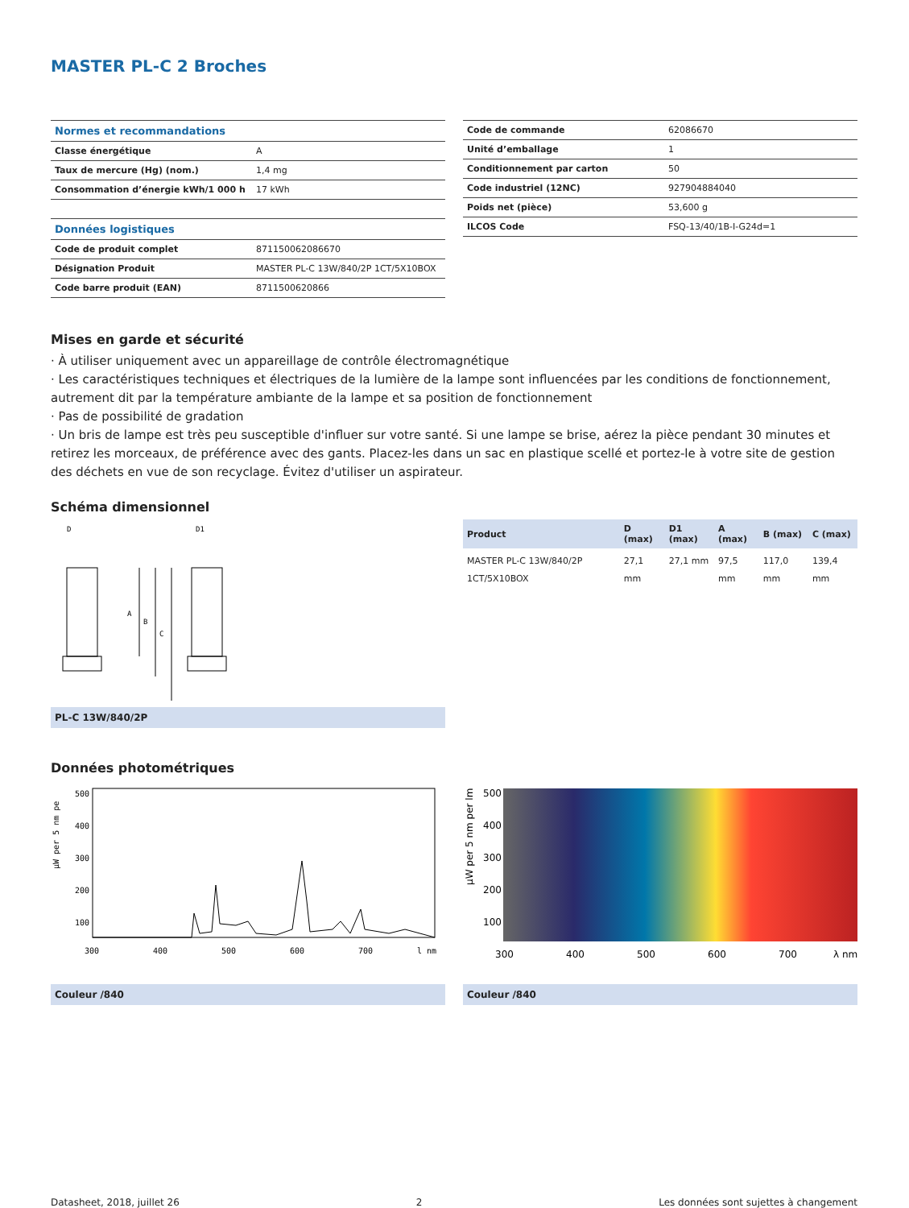MASTER PL-C 2 Broches
| Normes et recommandations | |
| --- | --- |
| Classe énergétique | A |
| Taux de mercure (Hg) (nom.) | 1,4 mg |
| Consommation d’énergie kWh/1 000 h | 17 kWh |
| Données logistiques | |
| Code de produit complet | 871150062086670 |
| Désignation Produit | MASTER PL-C 13W/840/2P 1CT/5X10BOX |
| Code barre produit (EAN) | 8711500620866 |
| Code de commande | 62086670 |
| Unité d’emballage | 1 |
| Conditionnement par carton | 50 |
| Code industriel (12NC) | 927904884040 |
| Poids net (pièce) | 53,600 g |
| ILCOS Code | FSQ-13/40/1B-I-G24d=1 |
Mises en garde et sécurité
· À utiliser uniquement avec un appareillage de contrôle électromagnétique
· Les caractéristiques techniques et électriques de la lumière de la lampe sont influencées par les conditions de fonctionnement, autrement dit par la température ambiante de la lampe et sa position de fonctionnement
· Pas de possibilité de gradation
· Un bris de lampe est très peu susceptible d'influer sur votre santé. Si une lampe se brise, aérez la pièce pendant 30 minutes et retirez les morceaux, de préférence avec des gants. Placez-les dans un sac en plastique scellé et portez-le à votre site de gestion des déchets en vue de son recyclage. Évitez d'utiliser un aspirateur.
Schéma dimensionnel
D
D1
A
B
C
PL-C 13W/840/2P
| Product | D (max) | D1 (max) | A (max) | B (max) | C (max) |
| --- | --- | --- | --- | --- | --- |
| MASTER PL-C 13W/840/2P 1CT/5X10BOX | 27,1 mm | 27,1 mm | 97,5 mm | 117,0 mm | 139,4 mm |
Données photométriques
µW per 5 nm pe
500
400
300
200
100
300
400
500
600
700
l nm
Couleur /840
µW per 5 nm per lm
500
400
300
200
100
300
400
500
600
700
λ nm
Couleur /840
Datasheet, 2018, juillet 26 2 Les données sont sujettes à changement